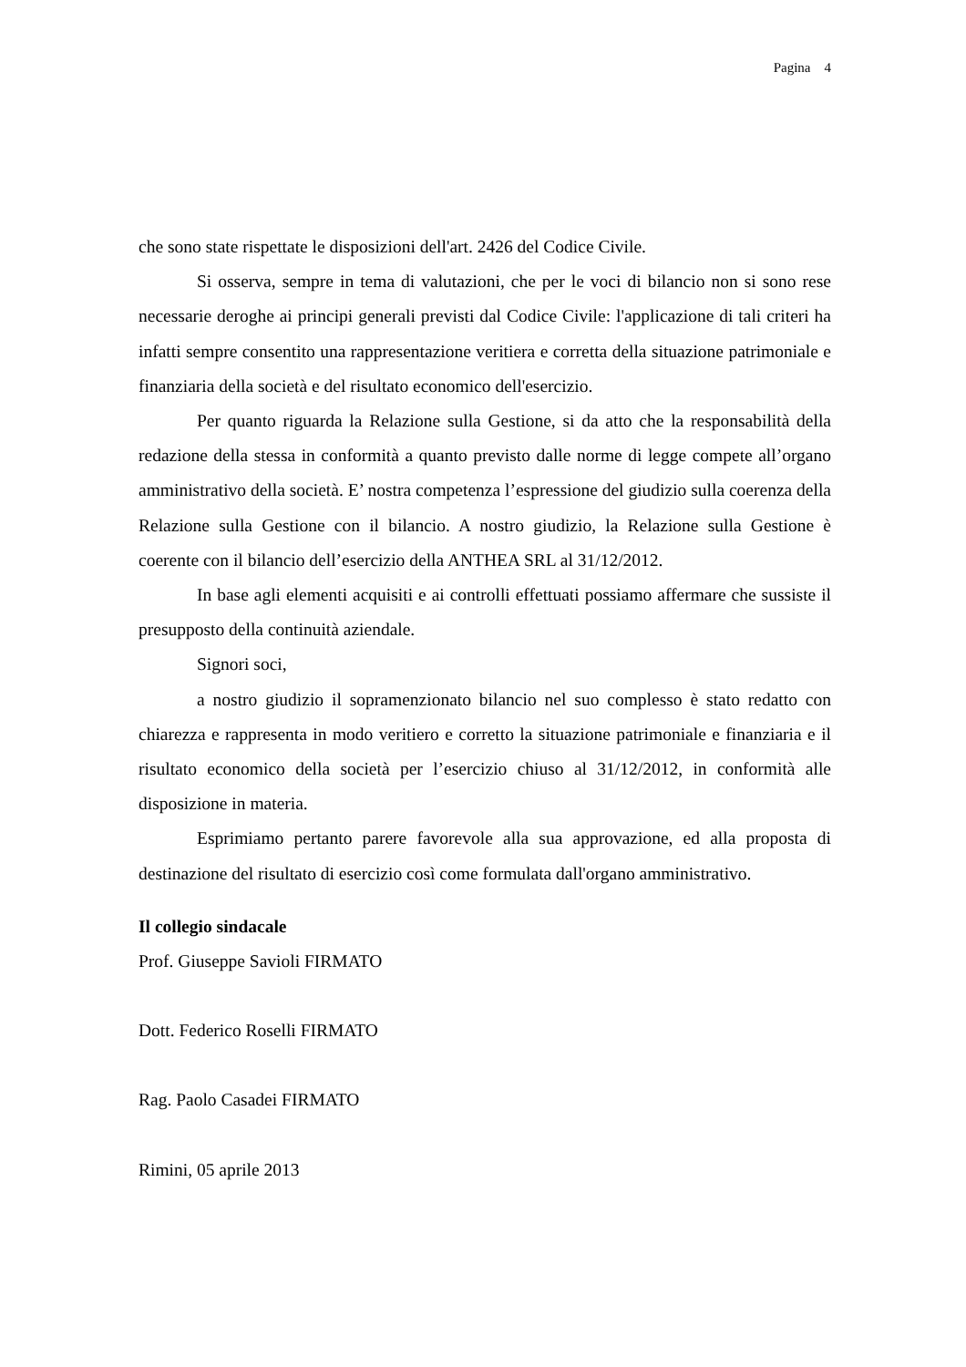Pagina 4
che sono state rispettate le disposizioni dell'art. 2426 del Codice Civile.
Si osserva, sempre in tema di valutazioni, che per le voci di bilancio non si sono rese necessarie deroghe ai principi generali previsti dal Codice Civile: l'applicazione di tali criteri ha infatti sempre consentito una rappresentazione veritiera e corretta della situazione patrimoniale e finanziaria della società e del risultato economico dell'esercizio.
Per quanto riguarda la Relazione sulla Gestione, si da atto che la responsabilità della redazione della stessa in conformità a quanto previsto dalle norme di legge compete all’organo amministrativo della società. E’ nostra competenza l’espressione del giudizio sulla coerenza della Relazione sulla Gestione con il bilancio. A nostro giudizio, la Relazione sulla Gestione è coerente con il bilancio dell’esercizio della ANTHEA SRL al 31/12/2012.
In base agli elementi acquisiti e ai controlli effettuati possiamo affermare che sussiste il presupposto della continuità aziendale.
Signori soci,
a nostro giudizio il sopramenzionato bilancio nel suo complesso è stato redatto con chiarezza e rappresenta in modo veritiero e corretto la situazione patrimoniale e finanziaria e il risultato economico della società per l’esercizio chiuso al 31/12/2012, in conformità alle disposizione in materia.
Esprimiamo pertanto parere favorevole alla sua approvazione, ed alla proposta di destinazione del risultato di esercizio così come formulata dall'organo amministrativo.
Il collegio sindacale
Prof. Giuseppe Savioli FIRMATO
Dott. Federico Roselli FIRMATO
Rag. Paolo Casadei FIRMATO
Rimini, 05 aprile 2013